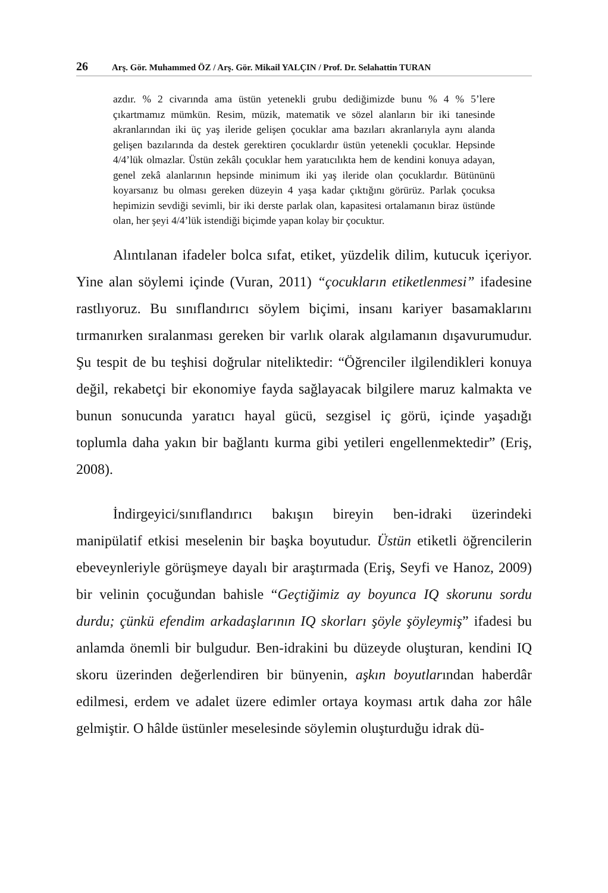26 Arş. Gör. Muhammed ÖZ / Arş. Gör. Mikail YALÇIN / Prof. Dr. Selahattin TURAN
azdır. % 2 civarında ama üstün yetenekli grubu dediğimizde bunu % 4 % 5’lere çıkartmamız mümkün. Resim, müzik, matematik ve sözel alanların bir iki tanesinde akranlarından iki üç yaş ileride gelişen çocuklar ama bazıları akranlarıyla aynı alanda gelişen bazılarında da destek gerektiren çocuklardır üstün yetenekli çocuklar. Hepsinde 4/4’lük olmazlar. Üstün zekâlı çocuklar hem yaratıcılıkta hem de kendini konuya adayan, genel zekâ alanlarının hepsinde minimum iki yaş ileride olan çocuklardır. Bütününü koyarsanız bu olması gereken düzeyin 4 yaşa kadar çıktığını görürüz. Parlak çocuksa hepimizin sevdiği sevimli, bir iki derste parlak olan, kapasitesi ortalamanın biraz üstünde olan, her şeyi 4/4’lük istendiği biçimde yapan kolay bir çocuktur.
Alıntılanan ifadeler bolca sıfat, etiket, yüzdelik dilim, kutucuk içeriyor. Yine alan söylemi içinde (Vuran, 2011) “çocukların etiketlenmesi” ifadesine rastlıyoruz. Bu sınıflandırıcı söylem biçimi, insanı kariyer basamaklarını tırmanırken sıralanması gereken bir varlık olarak algılamanın dışavurumudur. Şu tespit de bu teşhisi doğrular nitelikte­dir: “Öğrenciler ilgilendikleri konuya değil, rekabetçi bir ekonomiye fayda sağlayacak bilgilere maruz kalmakta ve bunun sonucunda yaratıcı hayal gücü, sezgisel iç görü, içinde yaşadığı toplumla daha yakın bir bağlantı kurma gibi yetileri engellenmektedir” (Eriş, 2008).
İndirgeyici/sınıflandırıcı bakışın bireyin ben-idraki üzerindeki manipülatif etkisi meselenin bir başka boyutudur. Üstün etiketli öğrencilerin ebeveynleriyle görüşmeye dayalı bir araştırmada (Eriş, Seyfi ve Hanoz, 2009) bir velinin çocuğundan bahisle “Geçtiğimiz ay boyunca IQ skorunu sordu durdu; çünkü efendim arkadaşlarının IQ skorları şöyle şöyleymiş” ifadesi bu anlamda önemli bir bulgudur. Ben-idrakini bu düzeyde oluşturan, kendini IQ skoru üzerinden değerlendiren bir bünyenin, aşkın boyutlarından haberdâr edilmesi, erdem ve adalet üzere edimler ortaya koyması artık daha zor hâle gelmiştir. O hâlde üstünler meselesinde söylemin oluşturduğu idrak dü-